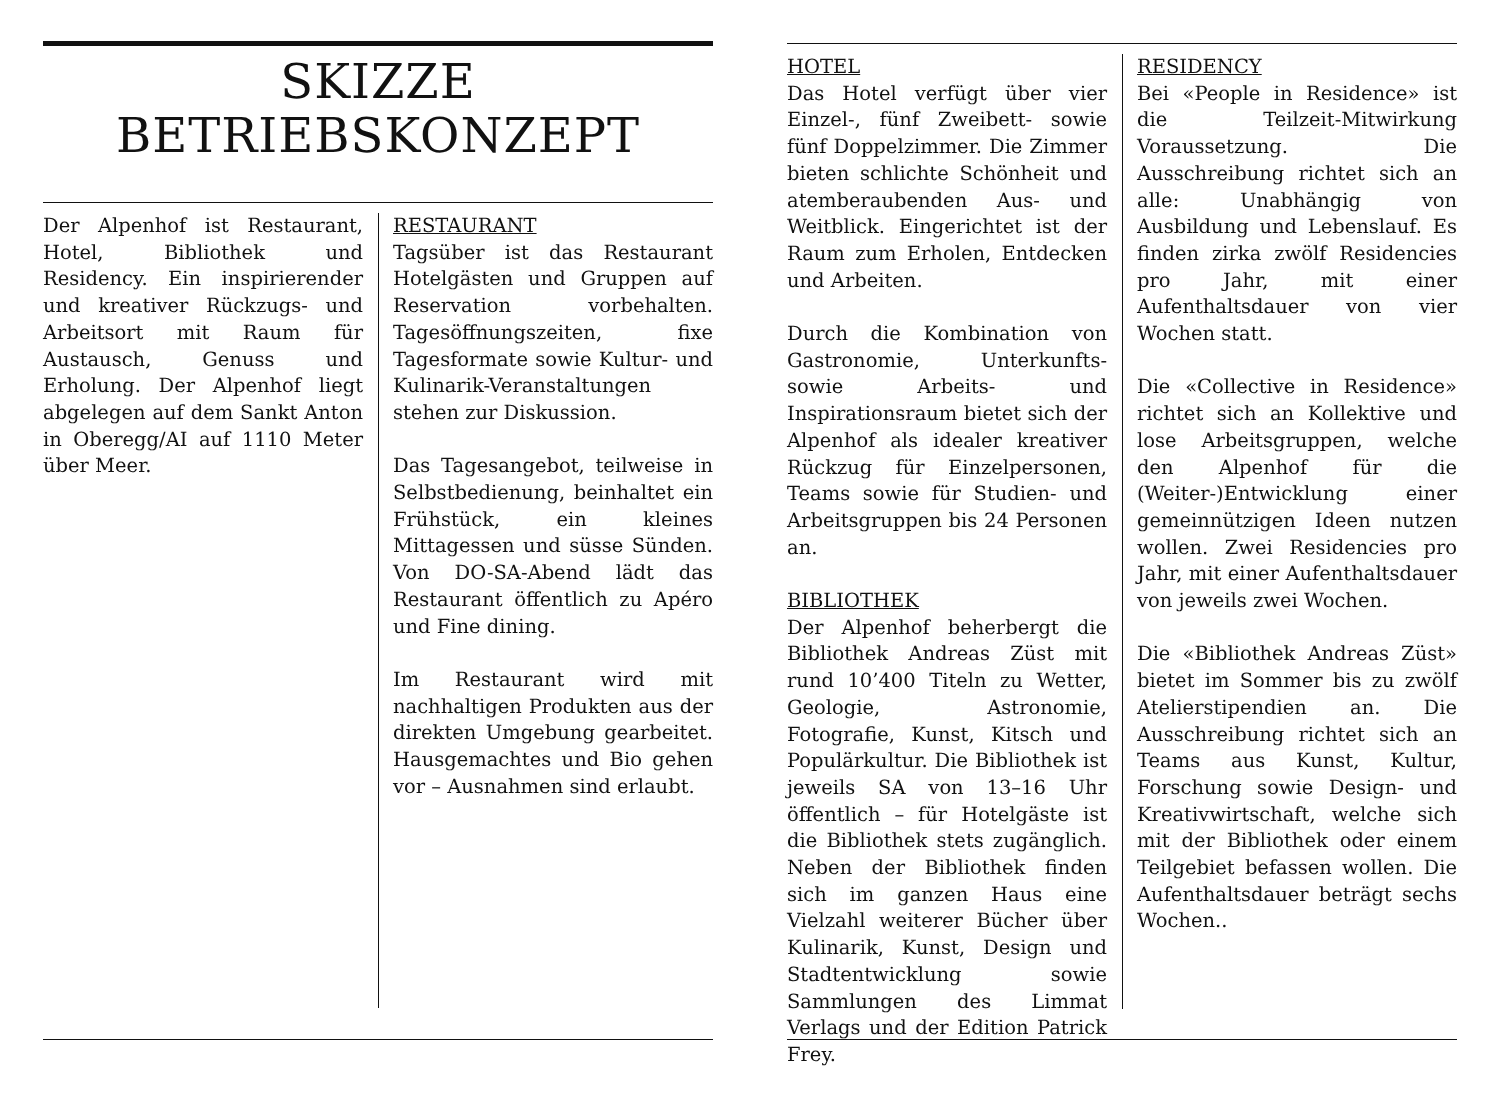SKIZZE
BETRIEBSKONZEPT
Der Alpenhof ist Restaurant, Hotel, Bibliothek und Residency. Ein inspirierender und kreativer Rückzugs- und Arbeitsort mit Raum für Austausch, Genuss und Erholung. Der Alpenhof liegt abgelegen auf dem Sankt Anton in Oberegg/AI auf 1110 Meter über Meer.
RESTAURANT
Tagsüber ist das Restaurant Hotelgästen und Gruppen auf Reservation vorbehalten. Tagesöffnungszeiten, fixe Tagesformate sowie Kultur- und Kulinarik-Veranstaltungen stehen zur Diskussion.
Das Tagesangebot, teilweise in Selbstbedienung, beinhaltet ein Frühstück, ein kleines Mittagessen und süsse Sünden. Von DO-SA-Abend lädt das Restaurant öffentlich zu Apéro und Fine dining.
Im Restaurant wird mit nachhaltigen Produkten aus der direkten Umgebung gearbeitet. Hausgemachtes und Bio gehen vor – Ausnahmen sind erlaubt.
HOTEL
Das Hotel verfügt über vier Einzel-, fünf Zweibett- sowie fünf Doppelzimmer. Die Zimmer bieten schlichte Schönheit und atemberaubenden Aus- und Weitblick. Eingerichtet ist der Raum zum Erholen, Entdecken und Arbeiten.
Durch die Kombination von Gastronomie, Unterkunfts- sowie Arbeits- und Inspirationsraum bietet sich der Alpenhof als idealer kreativer Rückzug für Einzelpersonen, Teams sowie für Studien- und Arbeitsgruppen bis 24 Personen an.
BIBLIOTHEK
Der Alpenhof beherbergt die Bibliothek Andreas Züst mit rund 10’400 Titeln zu Wetter, Geologie, Astronomie, Fotografie, Kunst, Kitsch und Populärkultur. Die Bibliothek ist jeweils SA von 13–16 Uhr öffentlich – für Hotelgäste ist die Bibliothek stets zugänglich. Neben der Bibliothek finden sich im ganzen Haus eine Vielzahl weiterer Bücher über Kulinarik, Kunst, Design und Stadtentwicklung sowie Sammlungen des Limmat Verlags und der Edition Patrick Frey.
RESIDENCY
Bei «People in Residence» ist die Teilzeit-Mitwirkung Voraussetzung. Die Ausschreibung richtet sich an alle: Unabhängig von Ausbildung und Lebenslauf. Es finden zirka zwölf Residencies pro Jahr, mit einer Aufenthaltsdauer von vier Wochen statt.
Die «Collective in Residence» richtet sich an Kollektive und lose Arbeitsgruppen, welche den Alpenhof für die (Weiter-)Entwicklung einer gemeinnützigen Ideen nutzen wollen. Zwei Residencies pro Jahr, mit einer Aufenthaltsdauer von jeweils zwei Wochen.
Die «Bibliothek Andreas Züst» bietet im Sommer bis zu zwölf Atelierstipendien an. Die Ausschreibung richtet sich an Teams aus Kunst, Kultur, Forschung sowie Design- und Kreativwirtschaft, welche sich mit der Bibliothek oder einem Teilgebiet befassen wollen. Die Aufenthaltsdauer beträgt sechs Wochen..